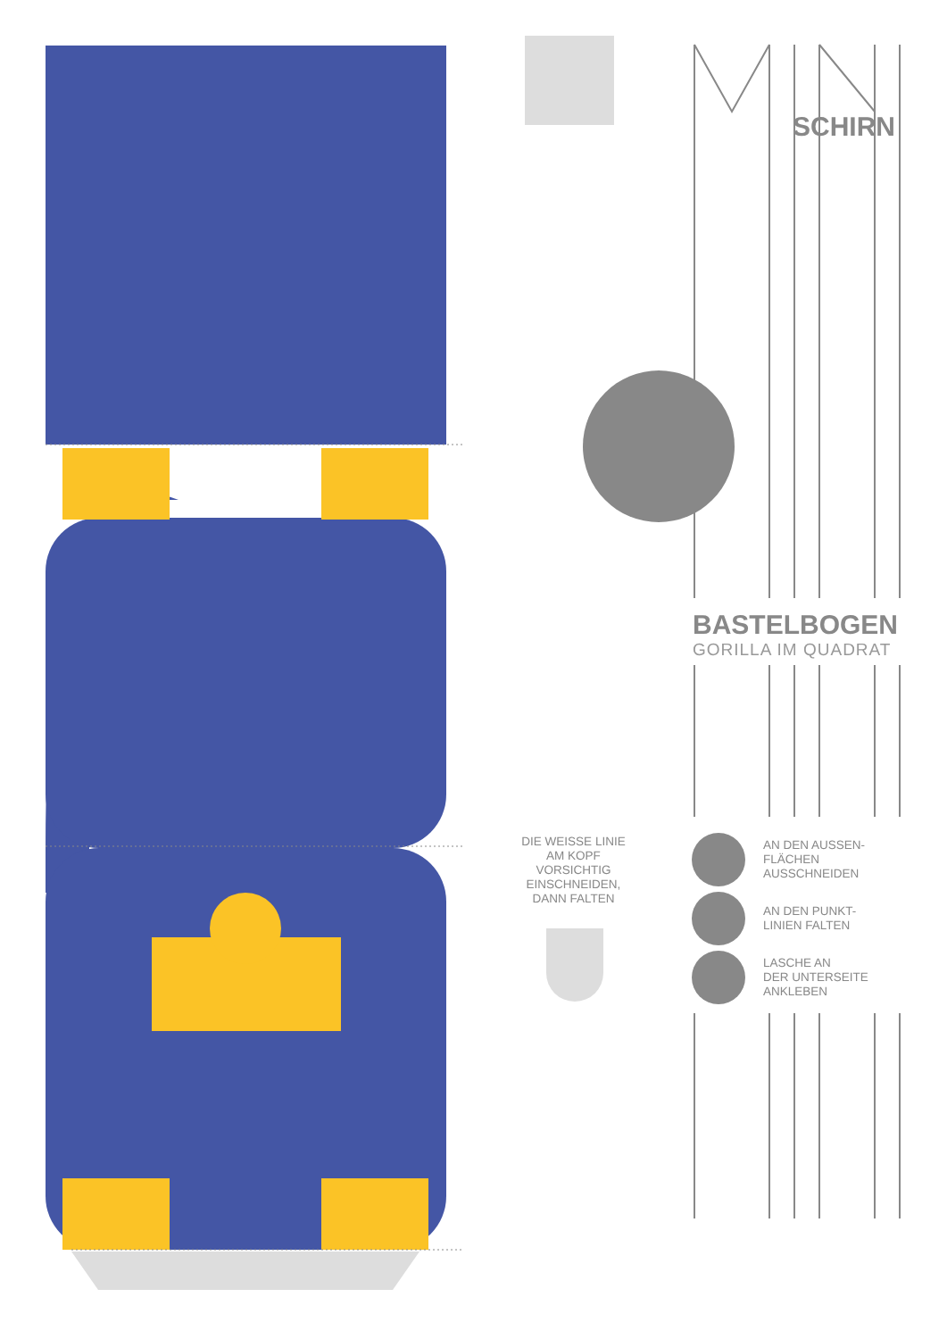SCHIRN
BASTELBOGEN
GORILLA IM QUADRAT
DIE WEISSE LINIE AM KOPF VORSICHTIG EINSCHNEIDEN, DANN FALTEN
AN DEN AUSSEN-
FLÄCHEN
AUSSCHNEIDEN
AN DEN PUNKT-
LINIEN FALTEN
LASCHE AN
DER UNTERSEITE
ANKLEBEN